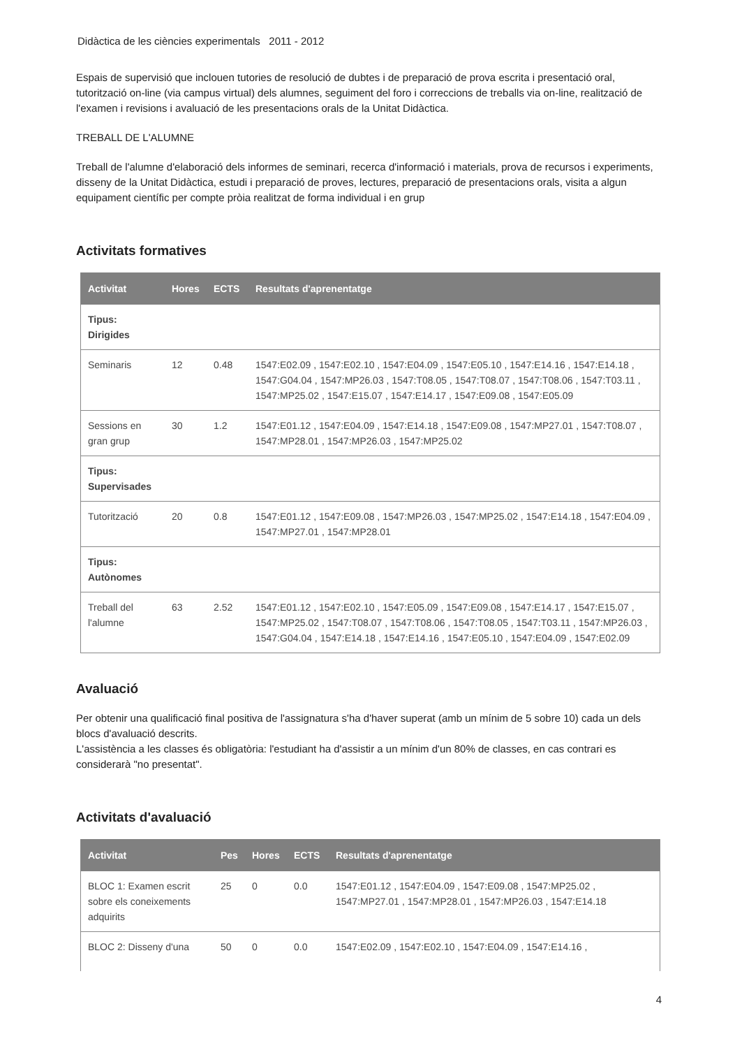Didàctica de les ciències experimentals 2011 - 2012
Espais de supervisió que inclouen tutories de resolució de dubtes i de preparació de prova escrita i presentació oral, tutorització on-line (via campus virtual) dels alumnes, seguiment del foro i correccions de treballs via on-line, realització de l'examen i revisions i avaluació de les presentacions orals de la Unitat Didàctica.
TREBALL DE L'ALUMNE
Treball de l'alumne d'elaboració dels informes de seminari, recerca d'informació i materials, prova de recursos i experiments, disseny de la Unitat Didàctica, estudi i preparació de proves, lectures, preparació de presentacions orals, visita a algun equipament científic per compte pròia realitzat de forma individual i en grup
Activitats formatives
| Activitat | Hores | ECTS | Resultats d'aprenentatge |
| --- | --- | --- | --- |
| Tipus: Dirigides | | | |
| Seminaris | 12 | 0.48 | 1547:E02.09 , 1547:E02.10 , 1547:E04.09 , 1547:E05.10 , 1547:E14.16 , 1547:E14.18 , 1547:G04.04 , 1547:MP26.03 , 1547:T08.05 , 1547:T08.07 , 1547:T08.06 , 1547:T03.11 , 1547:MP25.02 , 1547:E15.07 , 1547:E14.17 , 1547:E09.08 , 1547:E05.09 |
| Sessions en gran grup | 30 | 1.2 | 1547:E01.12 , 1547:E04.09 , 1547:E14.18 , 1547:E09.08 , 1547:MP27.01 , 1547:T08.07 , 1547:MP28.01 , 1547:MP26.03 , 1547:MP25.02 |
| Tipus: Supervisades | | | |
| Tutorització | 20 | 0.8 | 1547:E01.12 , 1547:E09.08 , 1547:MP26.03 , 1547:MP25.02 , 1547:E14.18 , 1547:E04.09 , 1547:MP27.01 , 1547:MP28.01 |
| Tipus: Autònomes | | | |
| Treball del l'alumne | 63 | 2.52 | 1547:E01.12 , 1547:E02.10 , 1547:E05.09 , 1547:E09.08 , 1547:E14.17 , 1547:E15.07 , 1547:MP25.02 , 1547:T08.07 , 1547:T08.06 , 1547:T08.05 , 1547:T03.11 , 1547:MP26.03 , 1547:G04.04 , 1547:E14.18 , 1547:E14.16 , 1547:E05.10 , 1547:E04.09 , 1547:E02.09 |
Avaluació
Per obtenir una qualificació final positiva de l'assignatura s'ha d'haver superat (amb un mínim de 5 sobre 10) cada un dels blocs d'avaluació descrits.
L'assistència a les classes és obligatòria: l'estudiant ha d'assistir a un mínim d'un 80% de classes, en cas contrari es considerarà "no presentat".
Activitats d'avaluació
| Activitat | Pes | Hores | ECTS | Resultats d'aprenentatge |
| --- | --- | --- | --- | --- |
| BLOC 1: Examen escrit sobre els coneixements adquirits | 25 | 0 | 0.0 | 1547:E01.12 , 1547:E04.09 , 1547:E09.08 , 1547:MP25.02 , 1547:MP27.01 , 1547:MP28.01 , 1547:MP26.03 , 1547:E14.18 |
| BLOC 2: Disseny d'una | 50 | 0 | 0.0 | 1547:E02.09 , 1547:E02.10 , 1547:E04.09 , 1547:E14.16 , |
4